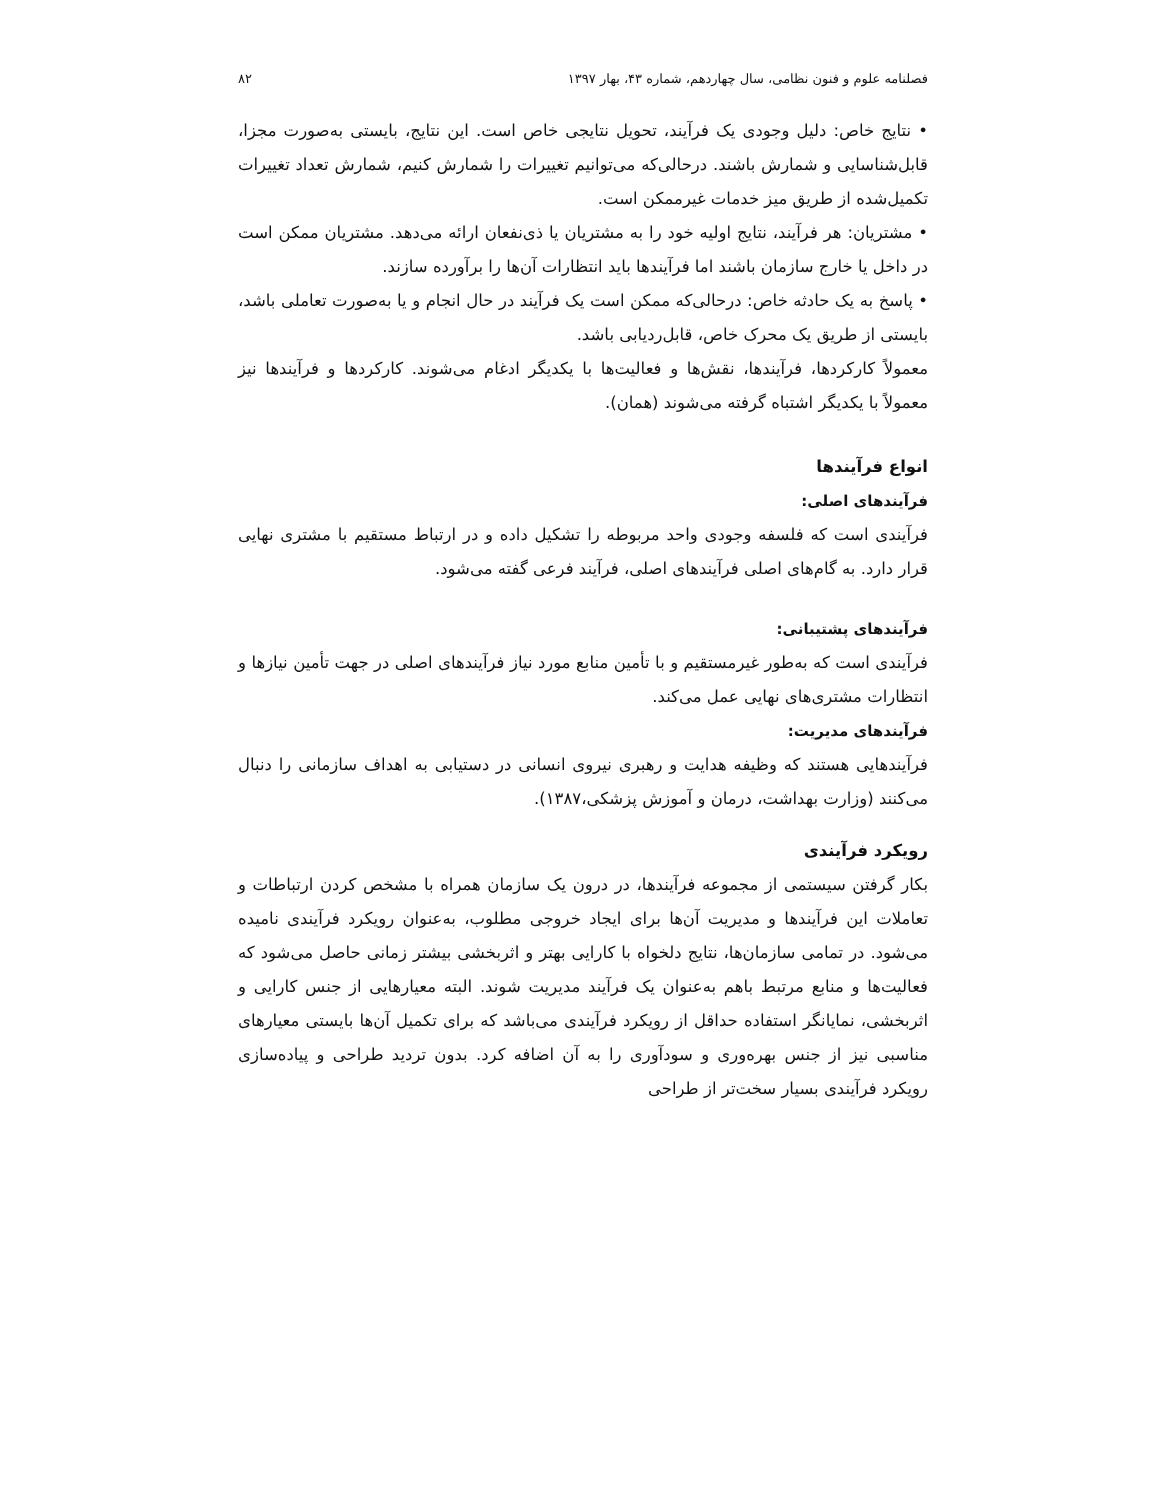فصلنامه علوم و فنون نظامی، سال چهاردهم، شماره ۴۳، بهار ۱۳۹۷ ۸۲
• نتایج خاص: دلیل وجودی یک فرآیند، تحویل نتایجی خاص است. این نتایج، بایستی به‌صورت مجزا، قابل‌شناسایی و شمارش باشند. درحالی‌که می‌توانیم تغییرات را شمارش کنیم، شمارش تعداد تغییرات تکمیل‌شده از طریق میز خدمات غیرممکن است.
• مشتریان: هر فرآیند، نتایج اولیه خود را به مشتریان یا ذی‌نفعان ارائه می‌دهد. مشتریان ممکن است در داخل یا خارج سازمان باشند اما فرآیندها باید انتظارات آن‌ها را برآورده سازند.
• پاسخ به یک حادثه خاص: درحالی‌که ممکن است یک فرآیند در حال انجام و یا به‌صورت تعاملی باشد، بایستی از طریق یک محرک خاص، قابل‌ردیابی باشد.
معمولاً کارکردها، فرآیندها، نقش‌ها و فعالیت‌ها با یکدیگر ادغام می‌شوند. کارکردها و فرآیندها نیز معمولاً با یکدیگر اشتباه گرفته می‌شوند (همان).
انواع فرآیندها
فرآیندهای اصلی:
فرآیندی است که فلسفه وجودی واحد مربوطه را تشکیل داده و در ارتباط مستقیم با مشتری نهایی قرار دارد. به گام‌های اصلی فرآیندهای اصلی، فرآیند فرعی گفته می‌شود.
فرآیندهای پشتیبانی:
فرآیندی است که به‌طور غیرمستقیم و با تأمین منابع مورد نیاز فرآیندهای اصلی در جهت تأمین نیازها و انتظارات مشتری‌های نهایی عمل می‌کند.
فرآیندهای مدیریت:
فرآیندهایی هستند که وظیفه هدایت و رهبری نیروی انسانی در دستیابی به اهداف سازمانی را دنبال می‌کنند (وزارت بهداشت، درمان و آموزش پزشکی،۱۳۸۷).
رویکرد فرآیندی
بکار گرفتن سیستمی از مجموعه فرآیندها، در درون یک سازمان همراه با مشخص کردن ارتباطات و تعاملات این فرآیندها و مدیریت آن‌ها برای ایجاد خروجی مطلوب، به‌عنوان رویکرد فرآیندی نامیده می‌شود. در تمامی سازمان‌ها، نتایج دلخواه با کارایی بهتر و اثربخشی بیشتر زمانی حاصل می‌شود که فعالیت‌ها و منابع مرتبط باهم به‌عنوان یک فرآیند مدیریت شوند. البته معیارهایی از جنس کارایی و اثربخشی، نمایانگر استفاده حداقل از رویکرد فرآیندی می‌باشد که برای تکمیل آن‌ها بایستی معیارهای مناسبی نیز از جنس بهره‌وری و سودآوری را به آن اضافه کرد. بدون تردید طراحی و پیاده‌سازی رویکرد فرآیندی بسیار سخت‌تر از طراحی